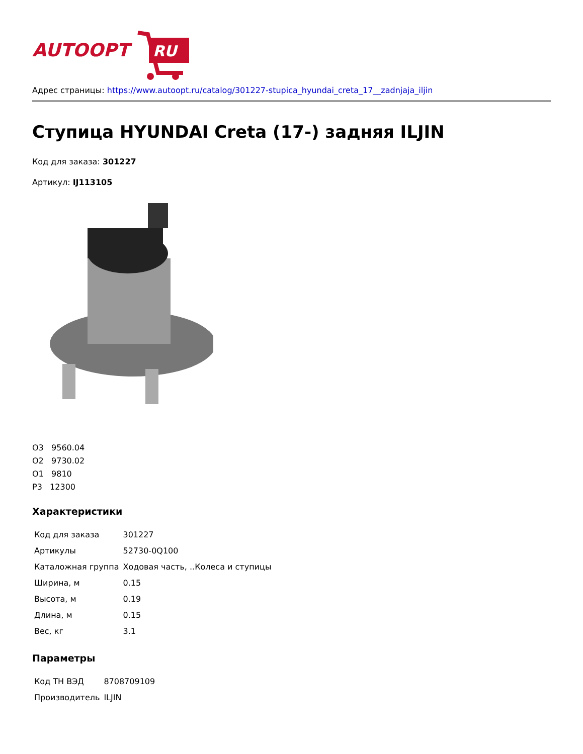AUTOOPT
RU
Адрес страницы: https://www.autoopt.ru/catalog/301227-stupica_hyundai_creta_17__zadnjaja_iljin
Ступица HYUNDAI Creta (17-) задняя ILJIN
Код для заказа: 301227
Артикул: IJ113105
О3 9560.04
О2 9730.02
О1 9810
Р3 12300
Характеристики
| Код для заказа | 301227 |
| Артикулы | 52730-0Q100 |
| Каталожная группа | Ходовая часть, ..Колеса и ступицы |
| Ширина, м | 0.15 |
| Высота, м | 0.19 |
| Длина, м | 0.15 |
| Вес, кг | 3.1 |
Параметры
| Код ТН ВЭД | 8708709109 |
| Производитель | ILJIN |